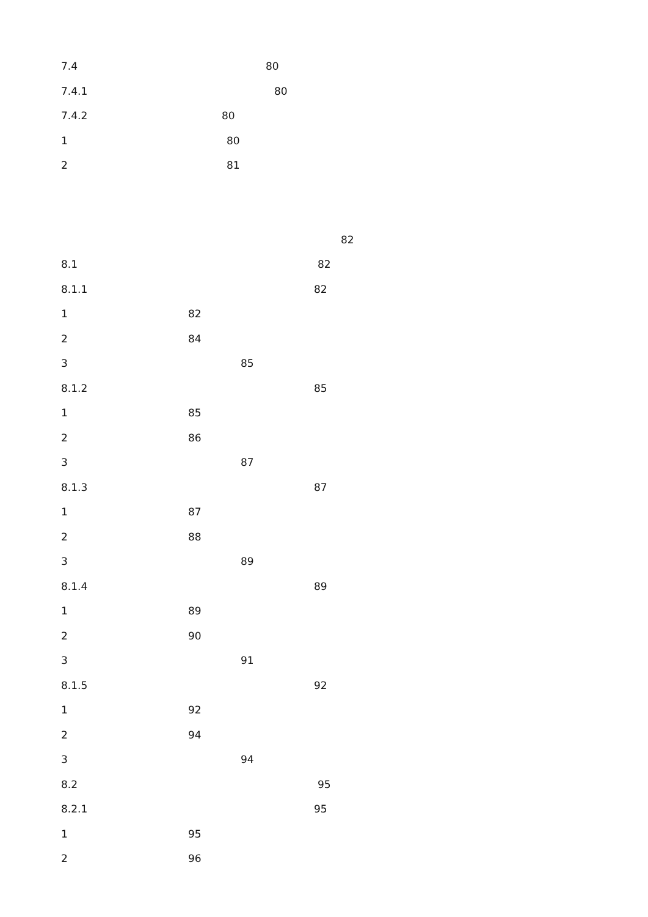7.4 80
7.4.1 80
7.4.2 80
1 80
2 81
82
8.1 82
8.1.1 82
1 82
2 84
3 85
8.1.2 85
1 85
2 86
3 87
8.1.3 87
1 87
2 88
3 89
8.1.4 89
1 89
2 90
3 91
8.1.5 92
1 92
2 94
3 94
8.2 95
8.2.1 95
1 95
2 96